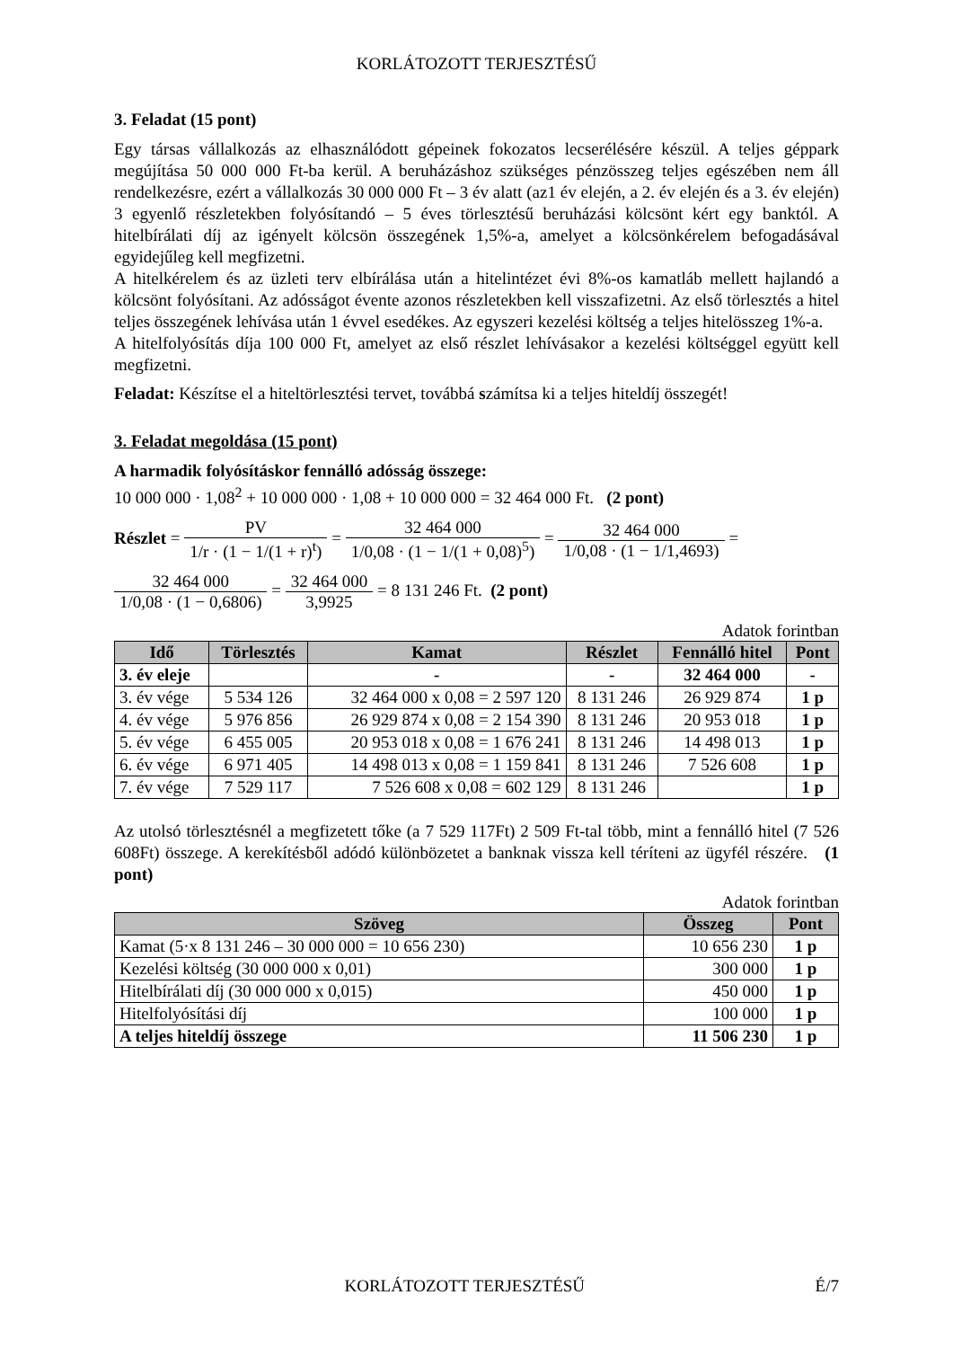KORLÁTOZOTT TERJESZTÉSŰ
3. Feladat (15 pont)
Egy társas vállalkozás az elhasználódott gépeinek fokozatos lecserélésére készül. A teljes géppark megújítása 50 000 000 Ft-ba kerül. A beruházáshoz szükséges pénzösszeg teljes egészében nem áll rendelkezésre, ezért a vállalkozás 30 000 000 Ft – 3 év alatt (az1 év elején, a 2. év elején és a 3. év elején) 3 egyenlő részletekben folyósítandó – 5 éves törlesztésű beruházási kölcsönt kért egy banktól. A hitelbírálati díj az igényelt kölcsön összegének 1,5%-a, amelyet a kölcsönkérelem befogadásával egyidejűleg kell megfizetni.
A hitelkérelem és az üzleti terv elbírálása után a hitelintézet évi 8%-os kamatláb mellett hajlandó a kölcsönt folyósítani. Az adósságot évente azonos részletekben kell visszafizetni. Az első törlesztés a hitel teljes összegének lehívása után 1 évvel esedékes. Az egyszeri kezelési költség a teljes hitelösszeg 1%-a.
A hitelfolyósítás díja 100 000 Ft, amelyet az első részlet lehívásakor a kezelési költséggel együtt kell megfizetni.
Feladat: Készítse el a hiteltörlesztési tervet, továbbá számítsa ki a teljes hiteldíj összegét!
3. Feladat megoldása (15 pont)
A harmadik folyósításkor fennálló adósság összege:
10 000 000 · 1,08<sup>2</sup> + 10 000 000 · 1,08 + 10 000 000 = 32 464 000 Ft. (2 pont)
Részlet = PV 1/r · (1 − 1/(1 + r)<sup>t</sup>) = 32 464 000 1/0,08 · (1 − 1/(1 + 0,08)<sup>5</sup>) = 32 464 000 1/0,08 · (1 − 1/1,4693) =
32 464 000 1/0,08 · (1 − 0,6806) = 32 464 000 3,9925 = 8 131 246 Ft. (2 pont)
Adatok forintban
| Idő | Törlesztés | Kamat | Részlet | Fennálló hitel | Pont |
| --- | --- | --- | --- | --- | --- |
| 3. év eleje | | - | - | 32 464 000 | - |
| 3. év vége | 5 534 126 | 32 464 000 x 0,08 = 2 597 120 | 8 131 246 | 26 929 874 | 1 p |
| 4. év vége | 5 976 856 | 26 929 874 x 0,08 = 2 154 390 | 8 131 246 | 20 953 018 | 1 p |
| 5. év vége | 6 455 005 | 20 953 018 x 0,08 = 1 676 241 | 8 131 246 | 14 498 013 | 1 p |
| 6. év vége | 6 971 405 | 14 498 013 x 0,08 = 1 159 841 | 8 131 246 | 7 526 608 | 1 p |
| 7. év vége | 7 529 117 | 7 526 608 x 0,08 = 602 129 | 8 131 246 | | 1 p |
Az utolsó törlesztésnél a megfizetett tőke (a 7 529 117Ft) 2 509 Ft-tal több, mint a fennálló hitel (7 526 608Ft) összege. A kerekítésből adódó különbözetet a banknak vissza kell téríteni az ügyfél részére. (1 pont)
Adatok forintban
| Szöveg | Összeg | Pont |
| --- | --- | --- |
| Kamat (5·x 8 131 246 – 30 000 000 = 10 656 230) | 10 656 230 | 1 p |
| Kezelési költség (30 000 000 x 0,01) | 300 000 | 1 p |
| Hitelbírálati díj (30 000 000 x 0,015) | 450 000 | 1 p |
| Hitelfolyósítási díj | 100 000 | 1 p |
| A teljes hiteldíj összege | 11 506 230 | 1 p |
KORLÁTOZOTT TERJESZTÉSŰ É/7